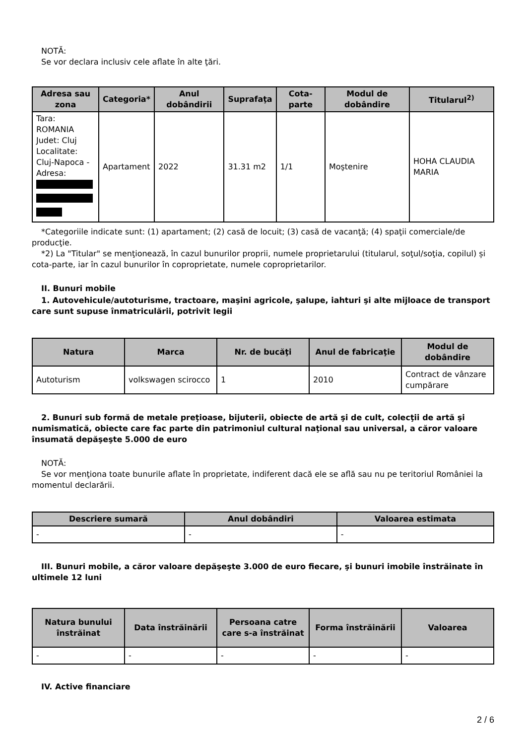NOTĂ:
Se vor declara inclusiv cele aflate în alte ţări.
| Adresa sau zona | Categoria* | Anul dobândirii | Suprafaţa | Cota-parte | Modul de dobândire | Titularul<sup>2)</sup> |
| --- | --- | --- | --- | --- | --- | --- |
| Tara: ROMANIA Judet: Cluj Localitate: Cluj-Napoca - Adresa: | Apartament | 2022 | 31.31 m2 | 1/1 | Moştenire | HOHA CLAUDIA MARIA |
*Categoriile indicate sunt: (1) apartament; (2) casă de locuit; (3) casă de vacanţă; (4) spaţii comerciale/de producţie.
*2) La "Titular" se menţionează, în cazul bunurilor proprii, numele proprietarului (titularul, soţul/soţia, copilul) și cota-parte, iar în cazul bunurilor în coproprietate, numele coproprietarilor.
II. Bunuri mobile
1. Autovehicule/autoturisme, tractoare, maşini agricole, şalupe, iahturi şi alte mijloace de transport care sunt supuse înmatriculării, potrivit legii
| Natura | Marca | Nr. de bucăţi | Anul de fabricaţie | Modul de dobândire |
| --- | --- | --- | --- | --- |
| Autoturism | volkswagen scirocco | 1 | 2010 | Contract de vânzare cumpărare |
2. Bunuri sub formă de metale preţioase, bijuterii, obiecte de artă şi de cult, colecţii de artă şi numismatică, obiecte care fac parte din patrimoniul cultural naţional sau universal, a căror valoare însumată depăşeşte 5.000 de euro
NOTĂ:
Se vor menţiona toate bunurile aflate în proprietate, indiferent dacă ele se află sau nu pe teritoriul României la momentul declarării.
| Descriere sumară | Anul dobândiri | Valoarea estimata |
| --- | --- | --- |
| - | - | - |
III. Bunuri mobile, a căror valoare depăşeşte 3.000 de euro fiecare, şi bunuri imobile înstrăinate în ultimele 12 luni
| Natura bunului înstrăinat | Data înstrăinării | Persoana catre care s-a înstrăinat | Forma înstrăinării | Valoarea |
| --- | --- | --- | --- | --- |
| - | - | - | - | - |
IV. Active financiare
2 / 6